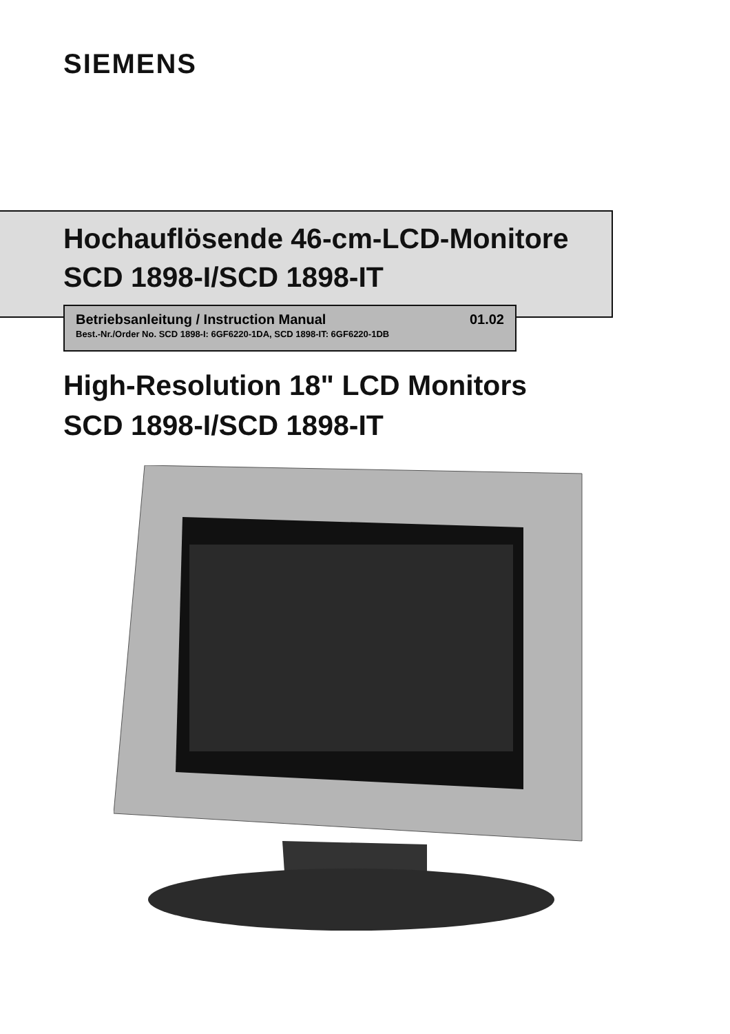SIEMENS
Hochauflösende 46-cm-LCD-Monitore
SCD 1898-I/SCD 1898-IT
Betriebsanleitung / Instruction Manual 01.02
Best.-Nr./Order No. SCD 1898-I: 6GF6220-1DA, SCD 1898-IT: 6GF6220-1DB
High-Resolution 18" LCD Monitors
SCD 1898-I/SCD 1898-IT